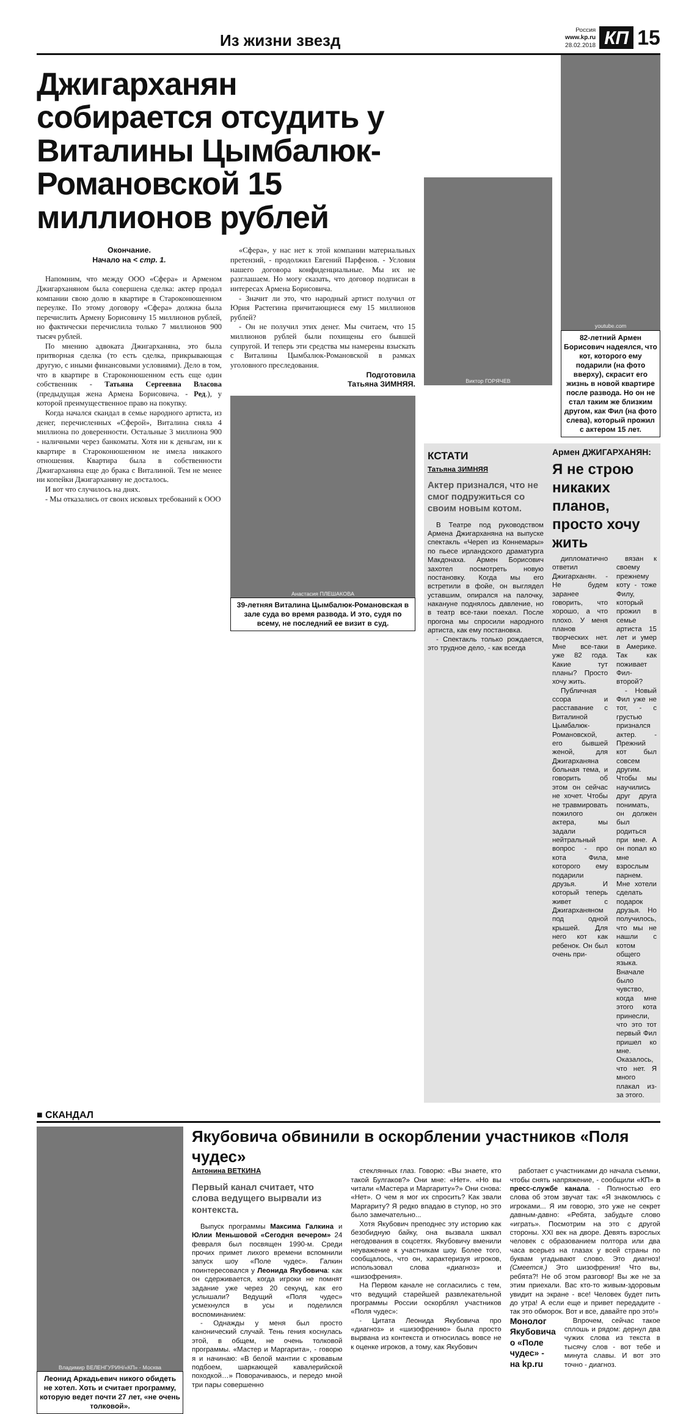Из жизни звезд
Россия
www.kp.ru
28.02.2018
КП 15
Джигарханян собирается отсудить у Виталины Цымбалюк-Романовской 15 миллионов рублей
Окончание.
Начало на < стр. 1.
Напомним, что между ООО «Сфера» и Арменом Джигарханяном была совершена сделка: актер продал компании свою долю в квартире в Староконюшенном переулке. По этому договору «Сфера» должна была перечислить Армену Борисовичу 15 миллионов рублей, но фактически перечислила только 7 миллионов 900 тысяч рублей.
По мнению адвоката Джигарханяна, это была притворная сделка (то есть сделка, прикрывающая другую, с иными финансовыми условиями). Дело в том, что в квартире в Староконюшенном есть еще один собственник - Татьяна Сергеевна Власова (предыдущая жена Армена Борисовича. - Ред.), у которой преимущественное право на покупку.
Когда начался скандал в семье народного артиста, из денег, перечисленных «Сферой», Виталина сняла 4 миллиона по доверенности. Остальные 3 миллиона 900 - наличными через банкоматы. Хотя ни к деньгам, ни к квартире в Староконюшенном не имела никакого отношения. Квартира была в собственности Джигарханяна еще до брака с Виталиной. Тем не менее ни копейки Джигарханяну не досталось.
И вот что случилось на днях.
- Мы отказались от своих исковых требований к ООО
«Сфера», у нас нет к этой компании материальных претензий, - продолжил Евгений Парфенов. - Условия нашего договора конфиденциальные. Мы их не разглашаем. Но могу сказать, что договор подписан в интересах Армена Борисовича.
- Значит ли это, что народный артист получил от Юрия Растегина причитающиеся ему 15 миллионов рублей?
- Он не получил этих денег. Мы считаем, что 15 миллионов рублей были похищены его бывшей супругой. И теперь эти средства мы намерены взыскать с Виталины Цымбалюк-Романовской в рамках уголовного преследования.
Подготовила
Татьяна ЗИМНЯЯ.
Анастасия ПЛЕШАКОВА
39-летняя Виталина Цымбалюк-Романовская в зале суда во время развода. И это, судя по всему, не последний ее визит в суд.
Виктор ГОРЯЧЕВ
youtube.com
82-летний Армен Борисович надеялся, что кот, которого ему подарили (на фото вверху), скрасит его жизнь в новой квартире после развода. Но он не стал таким же близким другом, как Фил (на фото слева), который прожил с актером 15 лет.
КСТАТИ
Татьяна ЗИМНЯЯ
Актер признался, что не смог подружиться со своим новым котом.
В Театре под руководством Армена Джигарханяна на выпуске спектакль «Череп из Коннемары» по пьесе ирландского драматурга Макдонаха. Армен Борисович захотел посмотреть новую постановку. Когда мы его встретили в фойе, он выглядел уставшим, опирался на палочку, накануне поднялось давление, но в театр все-таки поехал. После прогона мы спросили народного артиста, как ему постановка.
- Спектакль только рождается, это трудное дело, - как всегда
Армен ДЖИГАРХАНЯН:
Я не строю никаких планов, просто хочу жить
дипломатично ответил Джигарханян. - Не будем заранее говорить, что хорошо, а что плохо. У меня планов творческих нет. Мне все-таки уже 82 года. Какие тут планы? Просто хочу жить.
Публичная ссора и расставание с Виталиной Цымбалюк-Романовской, его бывшей женой, для Джигарханяна больная тема, и говорить об этом он сейчас не хочет. Чтобы не травмировать пожилого актера, мы задали нейтральный вопрос - про кота Фила, которого ему подарили друзья. И который теперь живет с Джигарханяном под одной крышей. Для него кот как ребенок. Он был очень при-
вязан к своему прежнему коту - тоже Филу, который прожил в семье артиста 15 лет и умер в Америке. Так как поживает Фил-второй?
- Новый Фил уже не тот, - с грустью признался актер. - Прежний кот был совсем другим. Чтобы мы научились друг друга понимать, он должен был родиться при мне. А он попал ко мне взрослым парнем. Мне хотели сделать подарок друзья. Но получилось, что мы не нашли с котом общего языка. Вначале было чувство, когда мне этого кота принесли, что это тот первый Фил пришел ко мне. Оказалось, что нет. Я много плакал из-за этого.
■ СКАНДАЛ
Владимир ВЕЛЕНГУРИН/«КП» - Москва
Леонид Аркадьевич никого обидеть не хотел. Хоть и считает программу, которую ведет почти 27 лет, «не очень толковой».
Якубовича обвинили в оскорблении участников «Поля чудес»
Антонина ВЕТКИНА
Первый канал считает, что слова ведущего вырвали из контекста.
Выпуск программы Максима Галкина и Юлии Меньшовой «Сегодня вечером» 24 февраля был посвящен 1990-м. Среди прочих примет лихого времени вспомнили запуск шоу «Поле чудес». Галкин поинтересовался у Леонида Якубовича: как он сдерживается, когда игроки не помнят задание уже через 20 секунд, как его услышали? Ведущий «Поля чудес» усмехнулся в усы и поделился воспоминанием:
- Однажды у меня был просто канонический случай. Тень гения коснулась этой, в общем, не очень толковой программы. «Мастер и Маргарита», - говорю я и начинаю: «В белой мантии с кровавым подбоем, шаркающей кавалерийской походкой…» Поворачиваюсь, и передо мной три пары совершенно
стеклянных глаз. Говорю: «Вы знаете, кто такой Булгаков?» Они мне: «Нет». «Но вы читали «Мастера и Маргариту»?» Они снова: «Нет». О чем я мог их спросить? Как звали Маргариту? Я редко впадаю в ступор, но это было замечательно...
Хотя Якубович преподнес эту историю как безобидную байку, она вызвала шквал негодования в соцсетях. Якубовичу вменили неуважение к участникам шоу. Более того, сообщалось, что он, характеризуя игроков, использовал слова «диагноз» и «шизофрения».
На Первом канале не согласились с тем, что ведущий старейшей развлекательной программы России оскорблял участников «Поля чудес»:
- Цитата Леонида Якубовича про «диагноз» и «шизофрению» была просто вырвана из контекста и относилась вовсе не к оценке игроков, а тому, как Якубович
работает с участниками до начала съемки, чтобы снять напряжение, - сообщили «КП» в пресс-службе канала. - Полностью его слова об этом звучат так: «Я знакомлюсь с игроками... Я им говорю, это уже не секрет давным-давно: «Ребята, забудьте слово «играть». Посмотрим на это с другой стороны. XXI век на дворе. Девять взрослых человек с образованием полтора или два часа всерьез на глазах у всей страны по буквам угадывают слово. Это диагноз! (Смеется.) Это шизофрения! Что вы, ребята?! Не об этом разговор! Вы же не за этим приехали. Вас кто-то живым-здоровым увидит на экране - все! Человек будет пить до утра! А если еще и привет передадите - так это обморок. Вот и все, давайте про это!»
Монолог Якубовича о «Поле чудес» - на kp.ru
Впрочем, сейчас такое сплошь и рядом: дернул два чужих слова из текста в тысячу слов - вот тебе и минута славы. И вот это точно - диагноз.